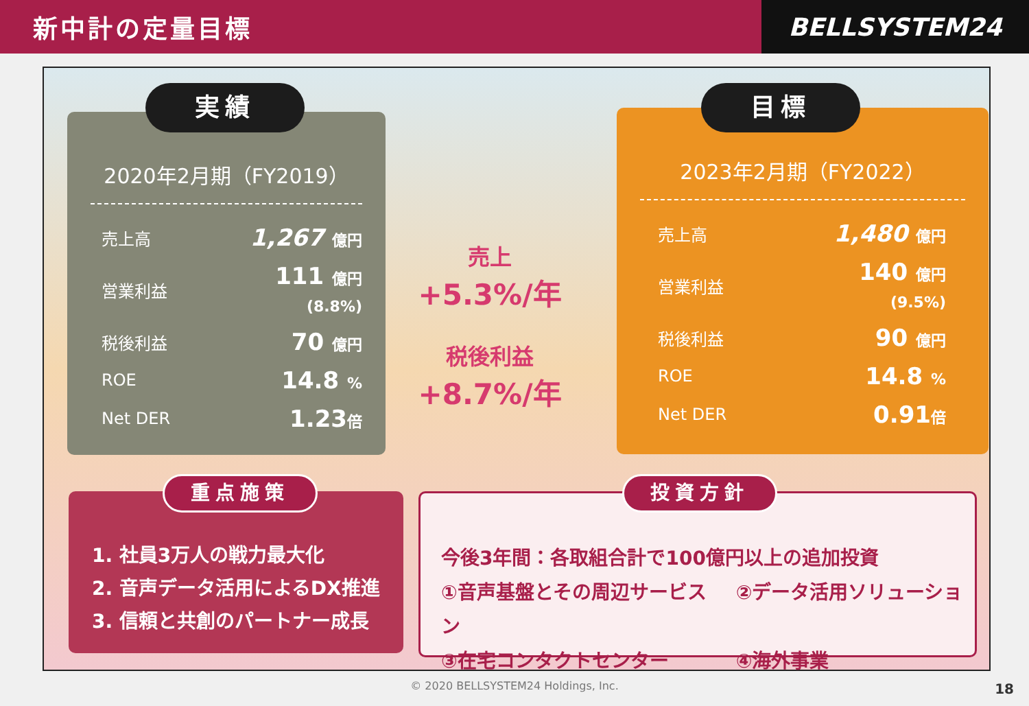新中計の定量目標
BELLSYSTEM24
2020年2月期（FY2019）
| 売上高 | 1,267 億円 |
| 営業利益 | 111 億円 (8.8%) |
| 税後利益 | 70 億円 |
| ROE | 14.8 % |
| Net DER | 1.23 倍 |
実績
売上
+5.3%/年
税後利益
+8.7%/年
2023年2月期（FY2022）
| 売上高 | 1,480 億円 |
| 営業利益 | 140 億円 (9.5%) |
| 税後利益 | 90 億円 |
| ROE | 14.8 % |
| Net DER | 0.91 倍 |
目標
1. 社員3万人の戦力最大化
2. 音声データ活用によるDX推進
3. 信頼と共創のパートナー成長
重点施策
今後3年間：各取組合計で100億円以上の追加投資
①音声基盤とその周辺サービス ②データ活用ソリューション
③在宅コンタクトセンター ④海外事業
投資方針
© 2020 BELLSYSTEM24 Holdings, Inc. 18